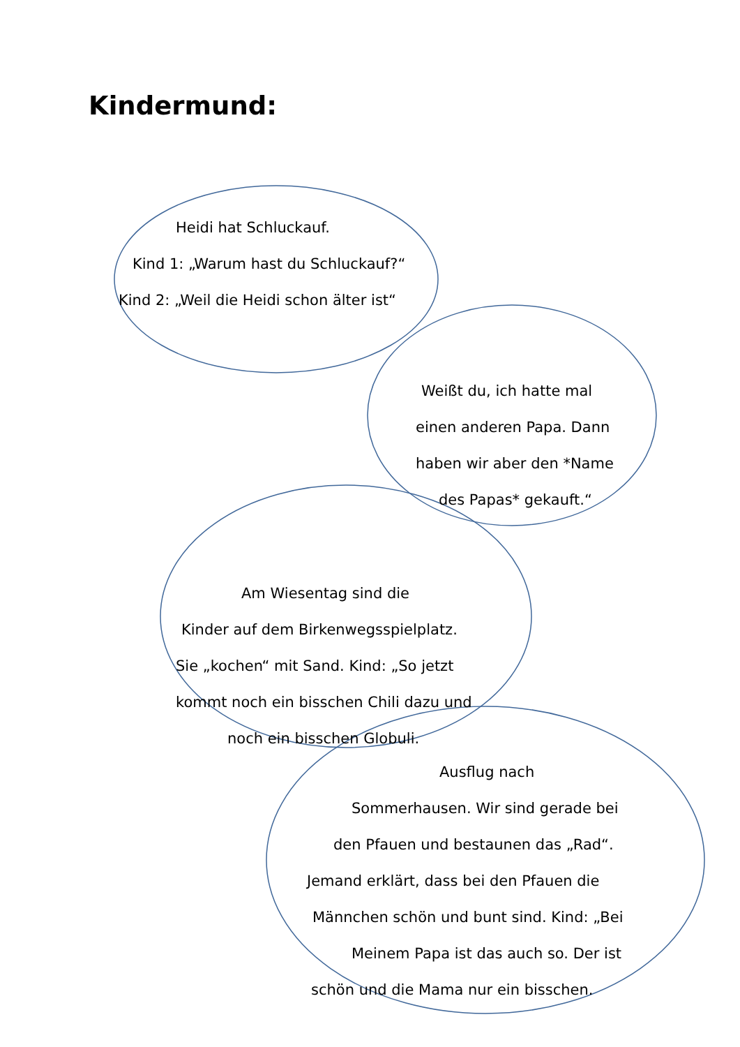Kindermund:
Heidi hat Schluckauf.
Kind 1: „Warum hast du Schluckauf?“
Kind 2: „Weil die Heidi schon älter ist“
Weißt du, ich hatte mal
einen anderen Papa. Dann
haben wir aber den *Name
des Papas* gekauft.“
Am Wiesentag sind die
Kinder auf dem Birkenwegsspielplatz.
Sie „kochen“ mit Sand. Kind: „So jetzt
kommt noch ein bisschen Chili dazu und
noch ein bisschen Globuli.
Ausflug nach
Sommerhausen. Wir sind gerade bei
den Pfauen und bestaunen das „Rad“.
Jemand erklärt, dass bei den Pfauen die
Männchen schön und bunt sind. Kind: „Bei
Meinem Papa ist das auch so. Der ist
schön und die Mama nur ein bisschen.